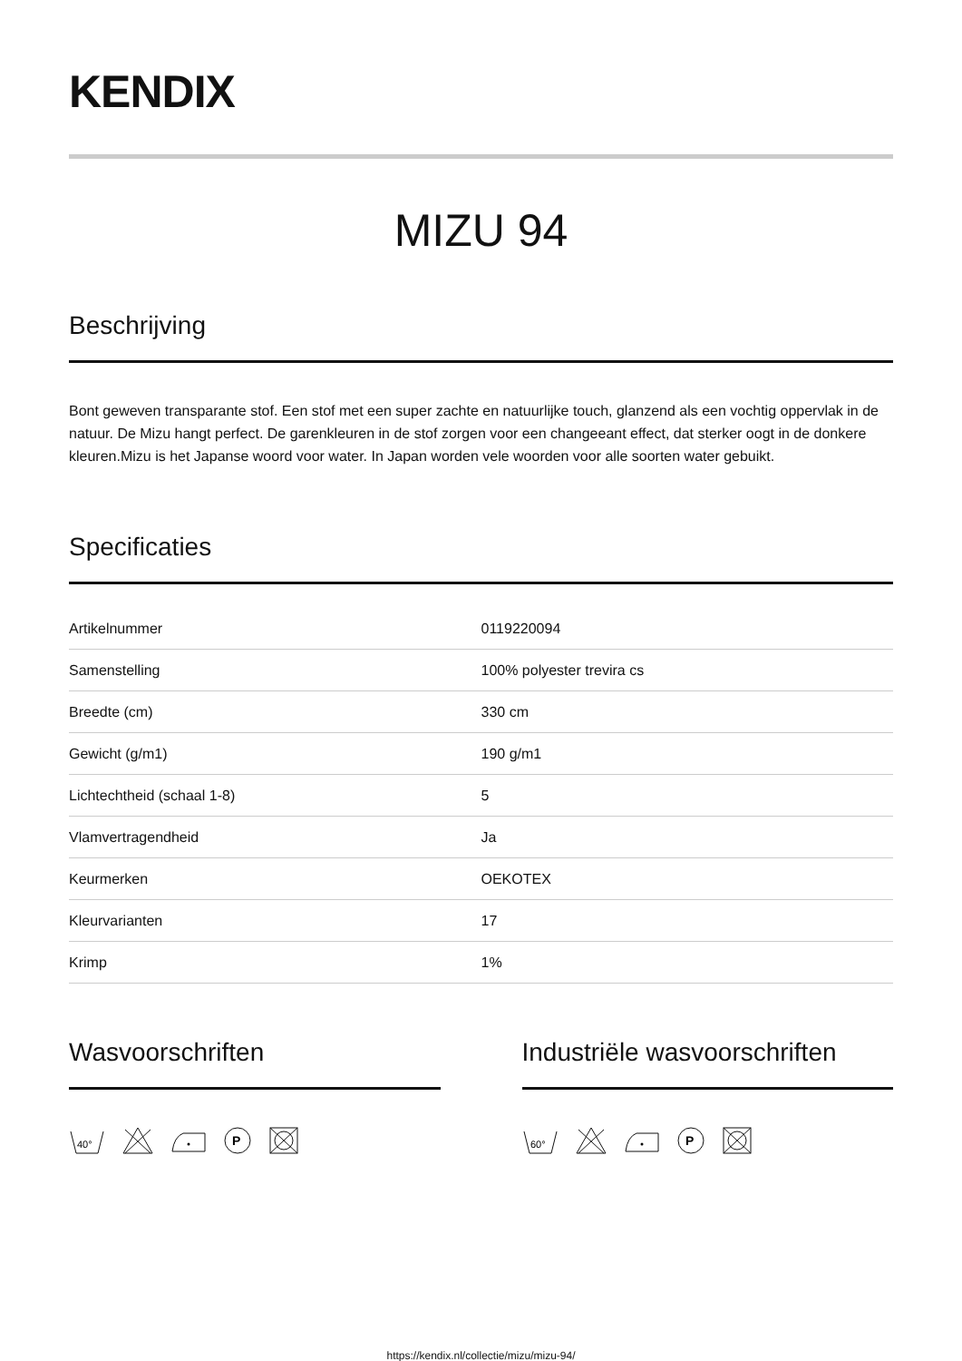KENDIX
MIZU 94
Beschrijving
Bont geweven transparante stof. Een stof met een super zachte en natuurlijke touch, glanzend als een vochtig oppervlak in de natuur. De Mizu hangt perfect. De garenkleuren in de stof zorgen voor een changeeant effect, dat sterker oogt in de donkere kleuren.Mizu is het Japanse woord voor water. In Japan worden vele woorden voor alle soorten water gebuikt.
Specificaties
| Artikelnummer | 0119220094 |
| Samenstelling | 100% polyester trevira cs |
| Breedte (cm) | 330 cm |
| Gewicht (g/m1) | 190 g/m1 |
| Lichtechtheid (schaal 1-8) | 5 |
| Vlamvertragendheid | Ja |
| Keurmerken | OEKOTEX |
| Kleurvarianten | 17 |
| Krimp | 1% |
Wasvoorschriften
40°
P
Industriële wasvoorschriften
60°
P
https://kendix.nl/collectie/mizu/mizu-94/